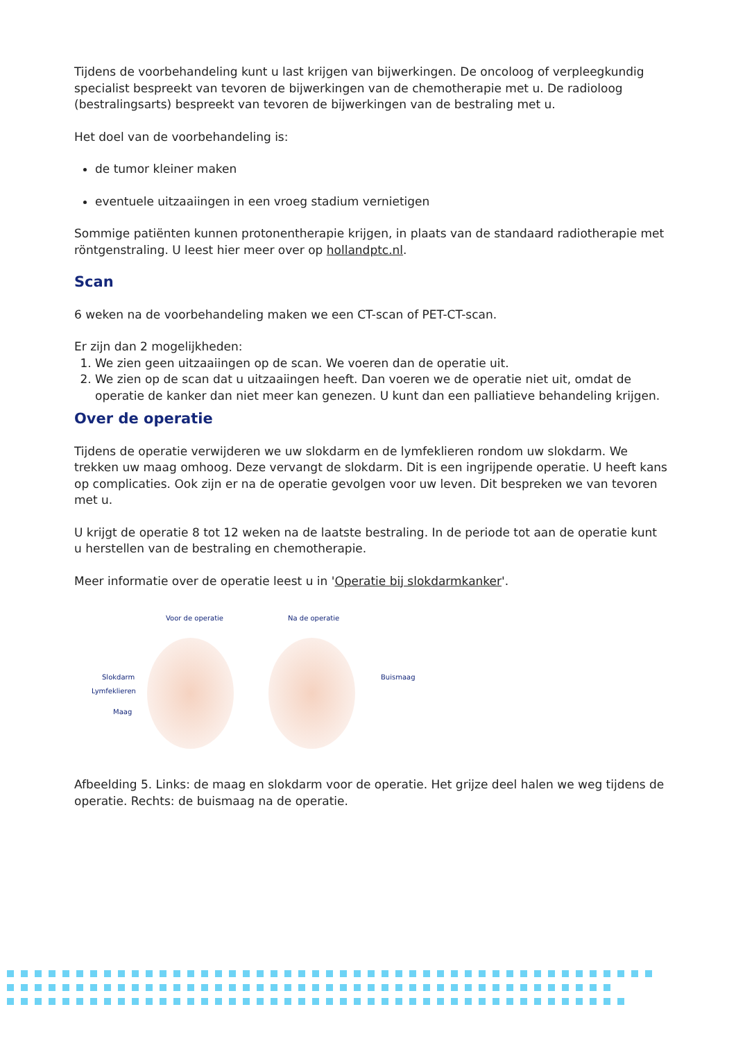Tijdens de voorbehandeling kunt u last krijgen van bijwerkingen. De oncoloog of verpleegkundig specialist bespreekt van tevoren de bijwerkingen van de chemotherapie met u. De radioloog (bestralingsarts) bespreekt van tevoren de bijwerkingen van de bestraling met u.
Het doel van de voorbehandeling is:
de tumor kleiner maken
eventuele uitzaaiingen in een vroeg stadium vernietigen
Sommige patiënten kunnen protonentherapie krijgen, in plaats van de standaard radiotherapie met röntgenstraling. U leest hier meer over op hollandptc.nl.
Scan
6 weken na de voorbehandeling maken we een CT-scan of PET-CT-scan.
Er zijn dan 2 mogelijkheden:
1. We zien geen uitzaaiingen op de scan. We voeren dan de operatie uit.
2. We zien op de scan dat u uitzaaiingen heeft. Dan voeren we de operatie niet uit, omdat de operatie de kanker dan niet meer kan genezen. U kunt dan een palliatieve behandeling krijgen.
Over de operatie
Tijdens de operatie verwijderen we uw slokdarm en de lymfeklieren rondom uw slokdarm. We trekken uw maag omhoog. Deze vervangt de slokdarm. Dit is een ingrijpende operatie. U heeft kans op complicaties. Ook zijn er na de operatie gevolgen voor uw leven. Dit bespreken we van tevoren met u.
U krijgt de operatie 8 tot 12 weken na de laatste bestraling. In de periode tot aan de operatie kunt u herstellen van de bestraling en chemotherapie.
Meer informatie over de operatie leest u in 'Operatie bij slokdarmkanker'.
Voor de operatie Na de operatie
Slokdarm
Lymfeklieren
Maag
Buismaag
Afbeelding 5. Links: de maag en slokdarm voor de operatie. Het grijze deel halen we weg tijdens de operatie. Rechts: de buismaag na de operatie.